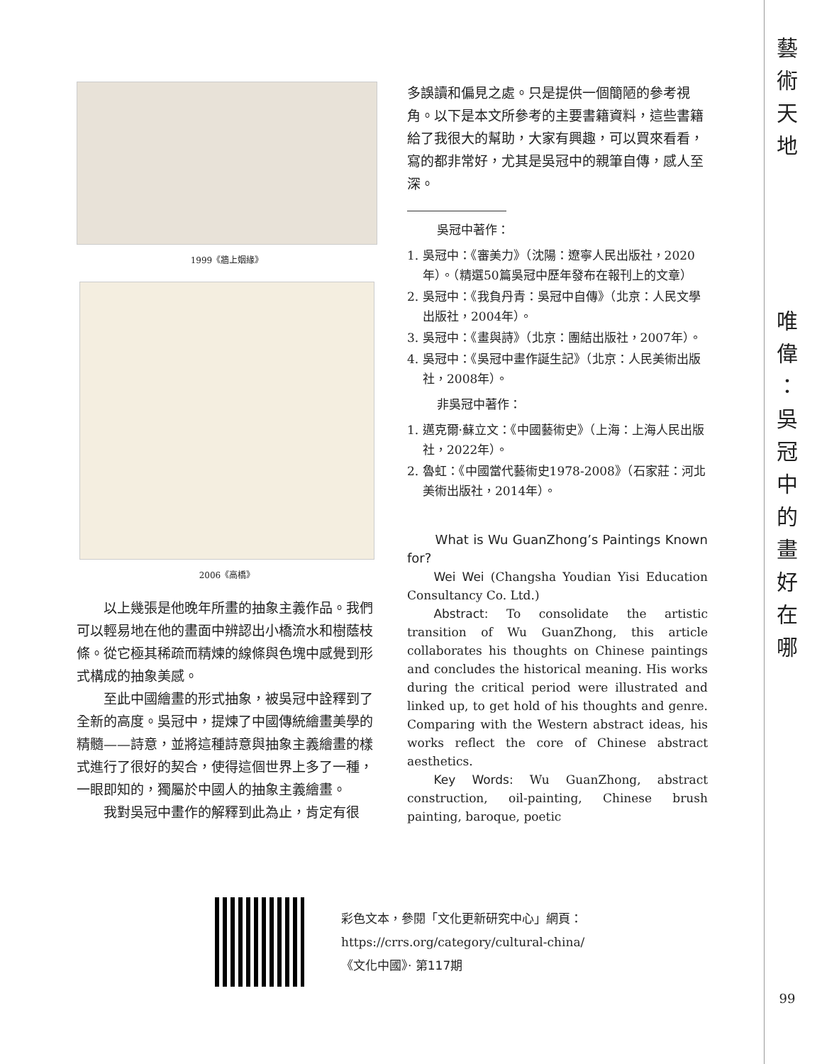藝
術
天
地
唯
偉
：
吳
冠
中
的
畫
好
在
哪
99
1999《牆上姻緣》
2006《高橋》
以上幾張是他晚年所畫的抽象主義作品。我們可以輕易地在他的畫面中辨認出小橋流水和樹蔭枝條。從它極其稀疏而精煉的線條與色塊中感覺到形式構成的抽象美感。
至此中國繪畫的形式抽象，被吳冠中詮釋到了全新的高度。吳冠中，提煉了中國傳統繪畫美學的精髓——詩意，並將這種詩意與抽象主義繪畫的樣式進行了很好的契合，使得這個世界上多了一種，一眼即知的，獨屬於中國人的抽象主義繪畫。
我對吳冠中畫作的解釋到此為止，肯定有很
多誤讀和偏見之處。只是提供一個簡陋的參考視角。以下是本文所參考的主要書籍資料，這些書籍給了我很大的幫助，大家有興趣，可以買來看看，寫的都非常好，尤其是吳冠中的親筆自傳，感人至深。
吳冠中著作：
1. 吳冠中：《審美力》（沈陽：遼寧人民出版社，2020年）。（精選50篇吳冠中歷年發布在報刊上的文章）
2. 吳冠中：《我負丹青：吳冠中自傳》（北京：人民文學出版社，2004年）。
3. 吳冠中：《畫與詩》（北京：團結出版社，2007年）。
4. 吳冠中：《吳冠中畫作誕生記》（北京：人民美術出版社，2008年）。
非吳冠中著作：
1. 邁克爾·蘇立文：《中國藝術史》（上海：上海人民出版社，2022年）。
2. 魯虹：《中國當代藝術史1978-2008》（石家莊：河北美術出版社，2014年）。
What is Wu GuanZhong’s Paintings Known for?
Wei Wei (Changsha Youdian Yisi Education Consultancy Co. Ltd.)
Abstract: To consolidate the artistic transition of Wu GuanZhong, this article collaborates his thoughts on Chinese paintings and concludes the historical meaning. His works during the critical period were illustrated and linked up, to get hold of his thoughts and genre. Comparing with the Western abstract ideas, his works reflect the core of Chinese abstract aesthetics.
Key Words: Wu GuanZhong, abstract construction, oil-painting, Chinese brush painting, baroque, poetic
彩色文本，參閱「文化更新研究中心」網頁：
https://crrs.org/category/cultural-china/
《文化中國》· 第117期